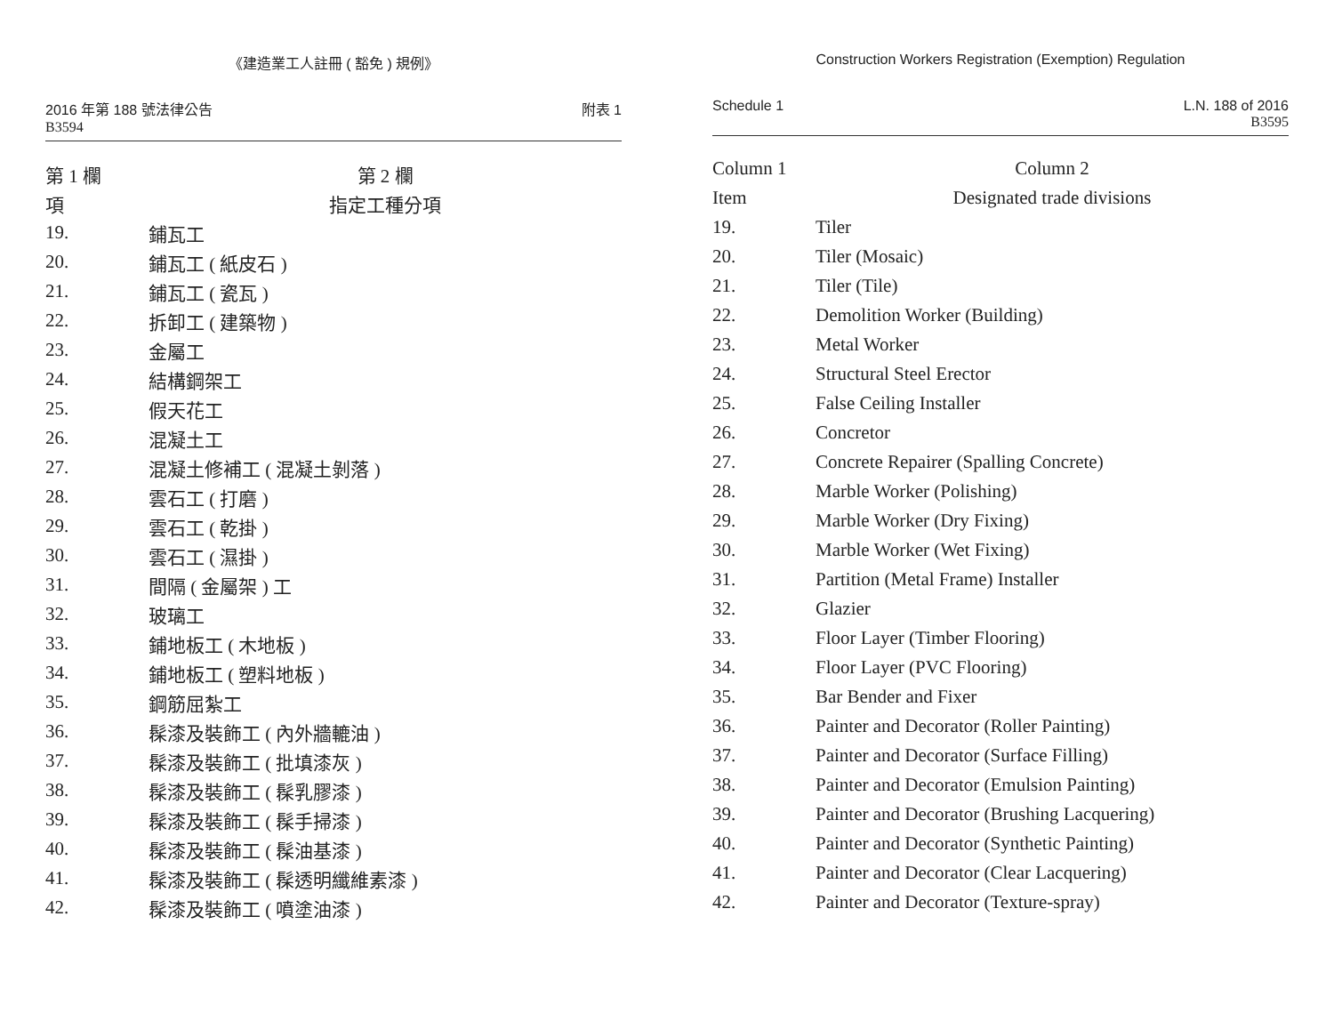《建造業工人註冊 ( 豁免 ) 規例》
2016 年第 188 號法律公告
B3594
附表 1
| 第 1 欄 | 第 2 欄 |
| --- | --- |
| 項 | 指定工種分項 |
| 19. | 鋪瓦工 |
| 20. | 鋪瓦工 ( 紙皮石 ) |
| 21. | 鋪瓦工 ( 瓷瓦 ) |
| 22. | 拆卸工 ( 建築物 ) |
| 23. | 金屬工 |
| 24. | 結構鋼架工 |
| 25. | 假天花工 |
| 26. | 混凝土工 |
| 27. | 混凝土修補工 ( 混凝土剝落 ) |
| 28. | 雲石工 ( 打磨 ) |
| 29. | 雲石工 ( 乾掛 ) |
| 30. | 雲石工 ( 濕掛 ) |
| 31. | 間隔 ( 金屬架 ) 工 |
| 32. | 玻璃工 |
| 33. | 鋪地板工 ( 木地板 ) |
| 34. | 鋪地板工 ( 塑料地板 ) |
| 35. | 鋼筋屈紮工 |
| 36. | 髹漆及裝飾工 ( 內外牆轆油 ) |
| 37. | 髹漆及裝飾工 ( 批填漆灰 ) |
| 38. | 髹漆及裝飾工 ( 髹乳膠漆 ) |
| 39. | 髹漆及裝飾工 ( 髹手掃漆 ) |
| 40. | 髹漆及裝飾工 ( 髹油基漆 ) |
| 41. | 髹漆及裝飾工 ( 髹透明纖維素漆 ) |
| 42. | 髹漆及裝飾工 ( 噴塗油漆 ) |
Construction Workers Registration (Exemption) Regulation
Schedule 1 L.N. 188 of 2016
B3595
| Column 1 | Column 2 |
| --- | --- |
| Item | Designated trade divisions |
| 19. | Tiler |
| 20. | Tiler (Mosaic) |
| 21. | Tiler (Tile) |
| 22. | Demolition Worker (Building) |
| 23. | Metal Worker |
| 24. | Structural Steel Erector |
| 25. | False Ceiling Installer |
| 26. | Concretor |
| 27. | Concrete Repairer (Spalling Concrete) |
| 28. | Marble Worker (Polishing) |
| 29. | Marble Worker (Dry Fixing) |
| 30. | Marble Worker (Wet Fixing) |
| 31. | Partition (Metal Frame) Installer |
| 32. | Glazier |
| 33. | Floor Layer (Timber Flooring) |
| 34. | Floor Layer (PVC Flooring) |
| 35. | Bar Bender and Fixer |
| 36. | Painter and Decorator (Roller Painting) |
| 37. | Painter and Decorator (Surface Filling) |
| 38. | Painter and Decorator (Emulsion Painting) |
| 39. | Painter and Decorator (Brushing Lacquering) |
| 40. | Painter and Decorator (Synthetic Painting) |
| 41. | Painter and Decorator (Clear Lacquering) |
| 42. | Painter and Decorator (Texture-spray) |